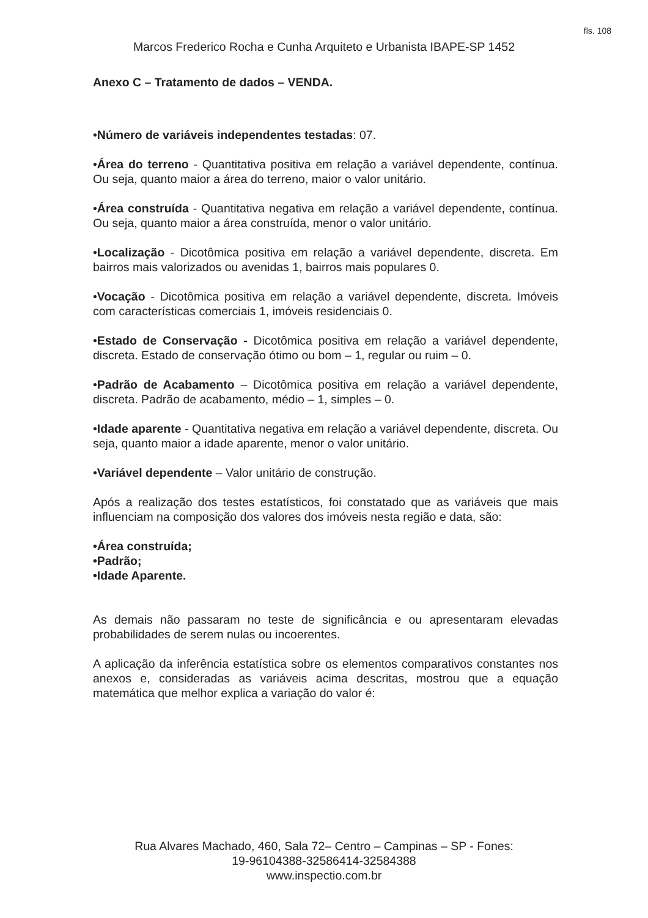fls. 108
Marcos Frederico Rocha e Cunha Arquiteto e Urbanista IBAPE-SP 1452
Anexo C – Tratamento de dados – VENDA.
•Número de variáveis independentes testadas: 07.
•Área do terreno - Quantitativa positiva em relação a variável dependente, contínua. Ou seja, quanto maior a área do terreno, maior o valor unitário.
•Área construída - Quantitativa negativa em relação a variável dependente, contínua. Ou seja, quanto maior a área construída, menor o valor unitário.
•Localização - Dicotômica positiva em relação a variável dependente, discreta. Em bairros mais valorizados ou avenidas 1, bairros mais populares 0.
•Vocação - Dicotômica positiva em relação a variável dependente, discreta. Imóveis com características comerciais 1, imóveis residenciais 0.
•Estado de Conservação - Dicotômica positiva em relação a variável dependente, discreta. Estado de conservação ótimo ou bom – 1, regular ou ruim – 0.
•Padrão de Acabamento – Dicotômica positiva em relação a variável dependente, discreta. Padrão de acabamento, médio – 1, simples – 0.
•Idade aparente - Quantitativa negativa em relação a variável dependente, discreta. Ou seja, quanto maior a idade aparente, menor o valor unitário.
•Variável dependente – Valor unitário de construção.
Após a realização dos testes estatísticos, foi constatado que as variáveis que mais influenciam na composição dos valores dos imóveis nesta região e data, são:
•Área construída;
•Padrão;
•Idade Aparente.
As demais não passaram no teste de significância e ou apresentaram elevadas probabilidades de serem nulas ou incoerentes.
A aplicação da inferência estatística sobre os elementos comparativos constantes nos anexos e, consideradas as variáveis acima descritas, mostrou que a equação matemática que melhor explica a variação do valor é:
Rua Alvares Machado, 460, Sala 72– Centro – Campinas – SP - Fones:
19-96104388-32586414-32584388
www.inspectio.com.br